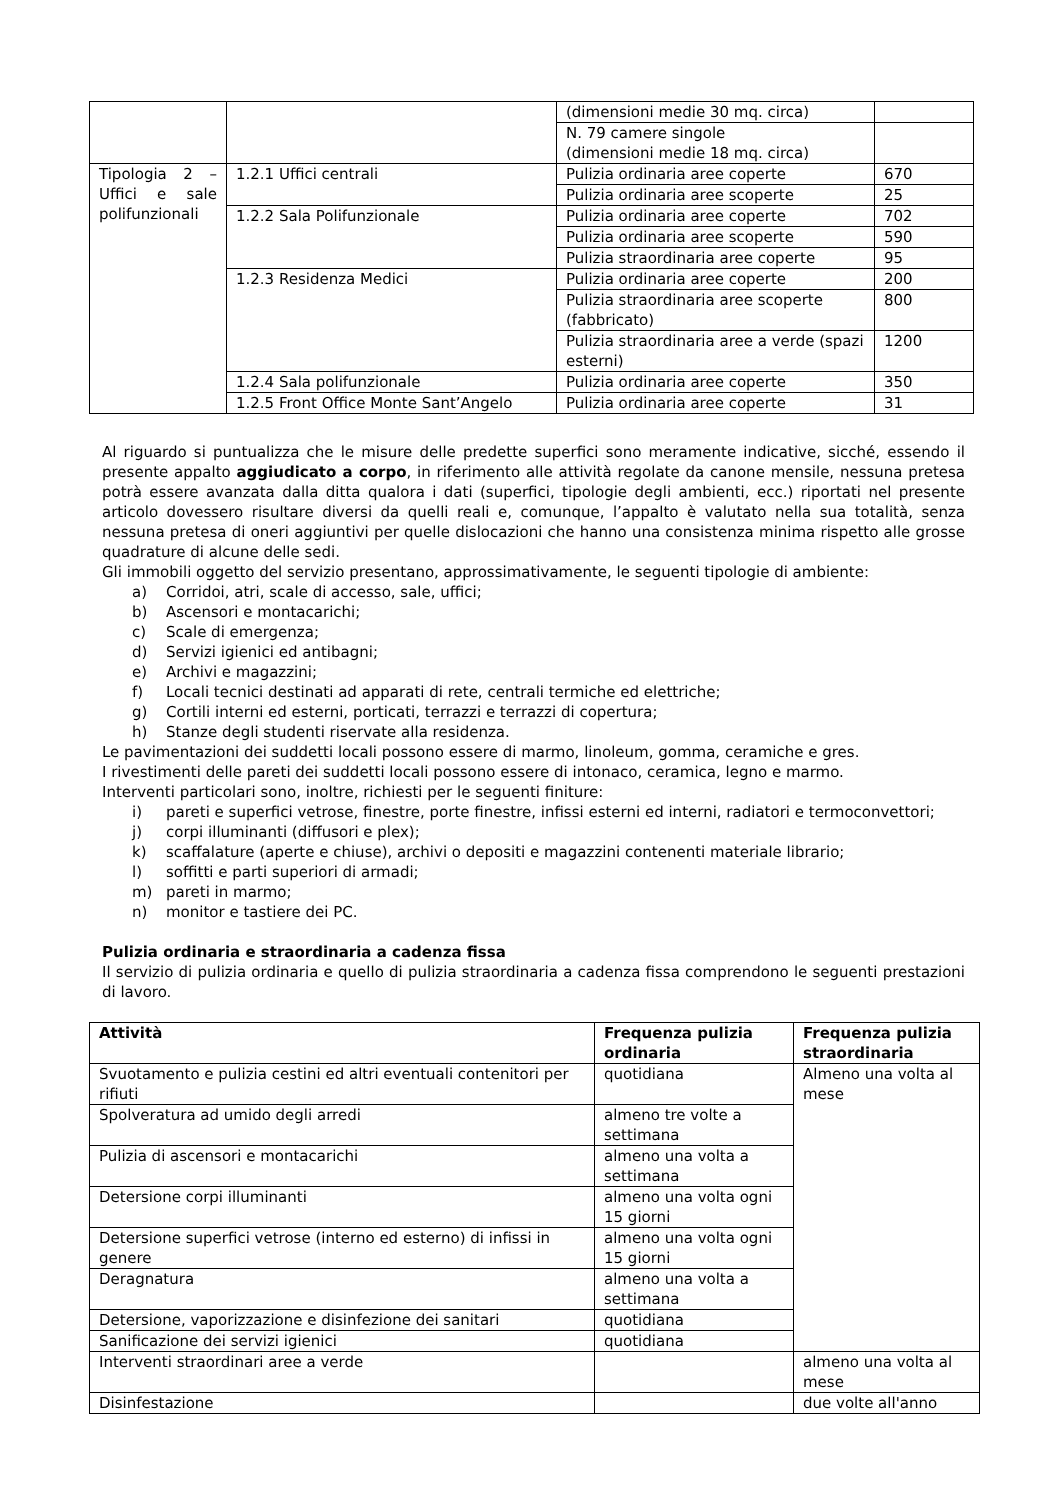| | | (dimensioni medie 30 mq. circa) | |
| | | N. 79 camere singole (dimensioni medie 18 mq. circa) | |
| Tipologia 2 – Uffici e sale polifunzionali | 1.2.1 Uffici centrali | Pulizia ordinaria aree coperte | 670 |
| | | Pulizia ordinaria aree scoperte | 25 |
| | 1.2.2 Sala Polifunzionale | Pulizia ordinaria aree coperte | 702 |
| | | Pulizia ordinaria aree scoperte | 590 |
| | | Pulizia straordinaria aree coperte | 95 |
| | 1.2.3 Residenza Medici | Pulizia ordinaria aree coperte | 200 |
| | | Pulizia straordinaria aree scoperte (fabbricato) | 800 |
| | | Pulizia straordinaria aree a verde (spazi esterni) | 1200 |
| | 1.2.4 Sala polifunzionale | Pulizia ordinaria aree coperte | 350 |
| | 1.2.5 Front Office Monte Sant’Angelo | Pulizia ordinaria aree coperte | 31 |
Al riguardo si puntualizza che le misure delle predette superfici sono meramente indicative, sicché, essendo il presente appalto aggiudicato a corpo, in riferimento alle attività regolate da canone mensile, nessuna pretesa potrà essere avanzata dalla ditta qualora i dati (superfici, tipologie degli ambienti, ecc.) riportati nel presente articolo dovessero risultare diversi da quelli reali e, comunque, l’appalto è valutato nella sua totalità, senza nessuna pretesa di oneri aggiuntivi per quelle dislocazioni che hanno una consistenza minima rispetto alle grosse quadrature di alcune delle sedi.
Gli immobili oggetto del servizio presentano, approssimativamente, le seguenti tipologie di ambiente:
a) Corridoi, atri, scale di accesso, sale, uffici;
b) Ascensori e montacarichi;
c) Scale di emergenza;
d) Servizi igienici ed antibagni;
e) Archivi e magazzini;
f) Locali tecnici destinati ad apparati di rete, centrali termiche ed elettriche;
g) Cortili interni ed esterni, porticati, terrazzi e terrazzi di copertura;
h) Stanze degli studenti riservate alla residenza.
Le pavimentazioni dei suddetti locali possono essere di marmo, linoleum, gomma, ceramiche e gres.
I rivestimenti delle pareti dei suddetti locali possono essere di intonaco, ceramica, legno e marmo.
Interventi particolari sono, inoltre, richiesti per le seguenti finiture:
i) pareti e superfici vetrose, finestre, porte finestre, infissi esterni ed interni, radiatori e termoconvettori;
j) corpi illuminanti (diffusori e plex);
k) scaffalature (aperte e chiuse), archivi o depositi e magazzini contenenti materiale librario;
l) soffitti e parti superiori di armadi;
m) pareti in marmo;
n) monitor e tastiere dei PC.
Pulizia ordinaria e straordinaria a cadenza fissa
Il servizio di pulizia ordinaria e quello di pulizia straordinaria a cadenza fissa comprendono le seguenti prestazioni di lavoro.
| Attività | Frequenza pulizia ordinaria | Frequenza pulizia straordinaria |
| --- | --- | --- |
| Svuotamento e pulizia cestini ed altri eventuali contenitori per rifiuti | quotidiana | Almeno una volta al mese |
| Spolveratura ad umido degli arredi | almeno tre volte a settimana | |
| Pulizia di ascensori e montacarichi | almeno una volta a settimana | |
| Detersione corpi illuminanti | almeno una volta ogni 15 giorni | |
| Detersione superfici vetrose (interno ed esterno) di infissi in genere | almeno una volta ogni 15 giorni | |
| Deragnatura | almeno una volta a settimana | |
| Detersione, vaporizzazione e disinfezione dei sanitari | quotidiana | |
| Sanificazione dei servizi igienici | quotidiana | |
| Interventi straordinari aree a verde | | almeno una volta al mese |
| Disinfestazione | | due volte all'anno |